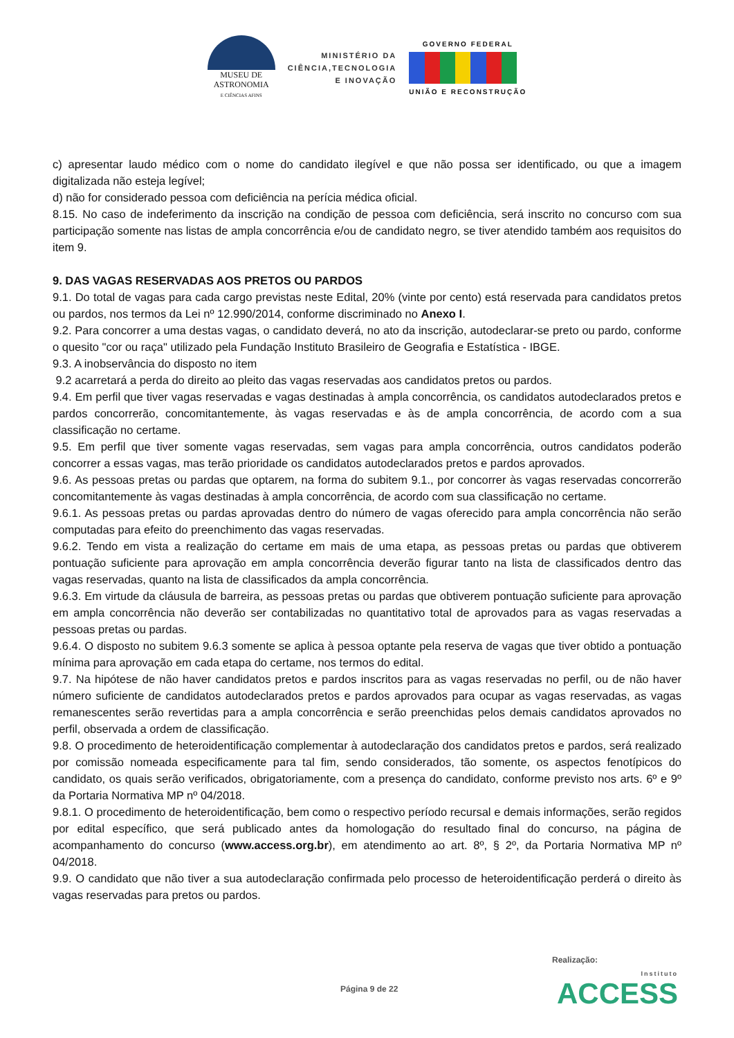MUSEU DE
ASTRONOMIA
E CIÊNCIAS AFINS
MINISTÉRIO DA
CIÊNCIA,TECNOLOGIA
E INOVAÇÃO
GOVERNO FEDERAL
UNIÃO E RECONSTRUÇÃO
c) apresentar laudo médico com o nome do candidato ilegível e que não possa ser identificado, ou que a imagem digitalizada não esteja legível;
d) não for considerado pessoa com deficiência na perícia médica oficial.
8.15. No caso de indeferimento da inscrição na condição de pessoa com deficiência, será inscrito no concurso com sua participação somente nas listas de ampla concorrência e/ou de candidato negro, se tiver atendido também aos requisitos do item 9.
9. DAS VAGAS RESERVADAS AOS PRETOS OU PARDOS
9.1. Do total de vagas para cada cargo previstas neste Edital, 20% (vinte por cento) está reservada para candidatos pretos ou pardos, nos termos da Lei nº 12.990/2014, conforme discriminado no Anexo I.
9.2. Para concorrer a uma destas vagas, o candidato deverá, no ato da inscrição, autodeclarar-se preto ou pardo, conforme o quesito "cor ou raça" utilizado pela Fundação Instituto Brasileiro de Geografia e Estatística - IBGE.
9.3. A inobservância do disposto no item
9.2 acarretará a perda do direito ao pleito das vagas reservadas aos candidatos pretos ou pardos.
9.4. Em perfil que tiver vagas reservadas e vagas destinadas à ampla concorrência, os candidatos autodeclarados pretos e pardos concorrerão, concomitantemente, às vagas reservadas e às de ampla concorrência, de acordo com a sua classificação no certame.
9.5. Em perfil que tiver somente vagas reservadas, sem vagas para ampla concorrência, outros candidatos poderão concorrer a essas vagas, mas terão prioridade os candidatos autodeclarados pretos e pardos aprovados.
9.6. As pessoas pretas ou pardas que optarem, na forma do subitem 9.1., por concorrer às vagas reservadas concorrerão concomitantemente às vagas destinadas à ampla concorrência, de acordo com sua classificação no certame.
9.6.1. As pessoas pretas ou pardas aprovadas dentro do número de vagas oferecido para ampla concorrência não serão computadas para efeito do preenchimento das vagas reservadas.
9.6.2. Tendo em vista a realização do certame em mais de uma etapa, as pessoas pretas ou pardas que obtiverem pontuação suficiente para aprovação em ampla concorrência deverão figurar tanto na lista de classificados dentro das vagas reservadas, quanto na lista de classificados da ampla concorrência.
9.6.3. Em virtude da cláusula de barreira, as pessoas pretas ou pardas que obtiverem pontuação suficiente para aprovação em ampla concorrência não deverão ser contabilizadas no quantitativo total de aprovados para as vagas reservadas a pessoas pretas ou pardas.
9.6.4. O disposto no subitem 9.6.3 somente se aplica à pessoa optante pela reserva de vagas que tiver obtido a pontuação mínima para aprovação em cada etapa do certame, nos termos do edital.
9.7. Na hipótese de não haver candidatos pretos e pardos inscritos para as vagas reservadas no perfil, ou de não haver número suficiente de candidatos autodeclarados pretos e pardos aprovados para ocupar as vagas reservadas, as vagas remanescentes serão revertidas para a ampla concorrência e serão preenchidas pelos demais candidatos aprovados no perfil, observada a ordem de classificação.
9.8. O procedimento de heteroidentificação complementar à autodeclaração dos candidatos pretos e pardos, será realizado por comissão nomeada especificamente para tal fim, sendo considerados, tão somente, os aspectos fenotípicos do candidato, os quais serão verificados, obrigatoriamente, com a presença do candidato, conforme previsto nos arts. 6º e 9º da Portaria Normativa MP nº 04/2018.
9.8.1. O procedimento de heteroidentificação, bem como o respectivo período recursal e demais informações, serão regidos por edital específico, que será publicado antes da homologação do resultado final do concurso, na página de acompanhamento do concurso (www.access.org.br), em atendimento ao art. 8º, § 2º, da Portaria Normativa MP nº 04/2018.
9.9. O candidato que não tiver a sua autodeclaração confirmada pelo processo de heteroidentificação perderá o direito às vagas reservadas para pretos ou pardos.
Realização:
Página 9 de 22 Instituto
ACCESS